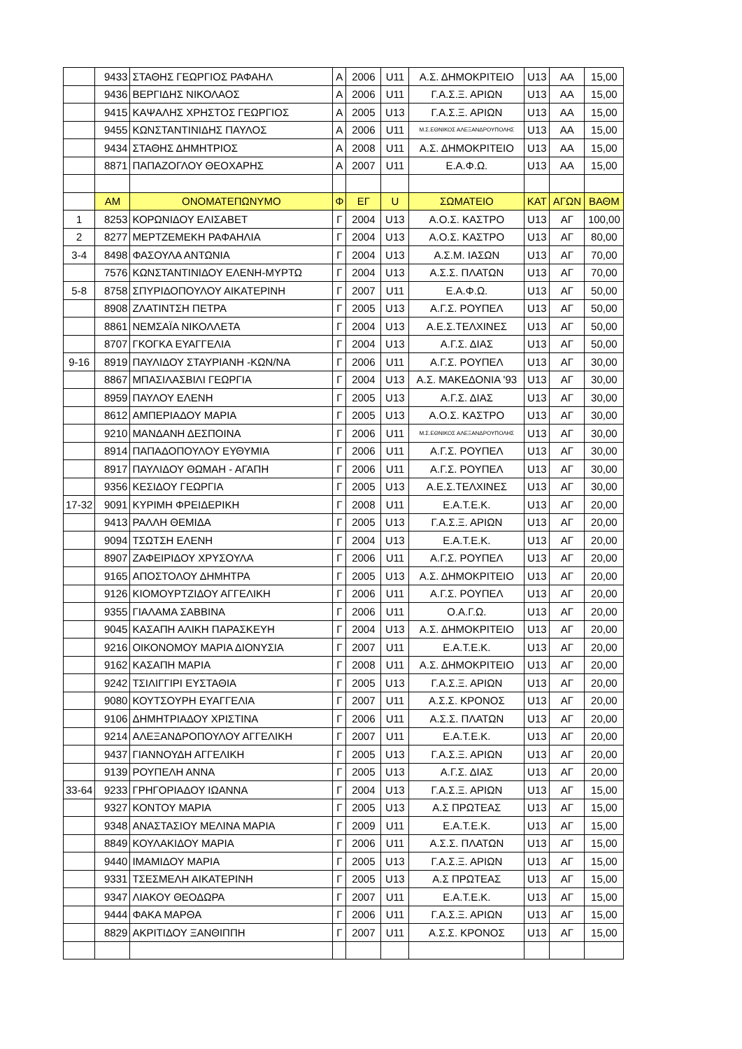| | 9433 | ΣΤΑΘΗΣ ΓΕΩΡΓΙΟΣ ΡΑΦΑΗΛ | Α | 2006 | U11 | Α.Σ. ΔΗΜΟΚΡΙΤΕΙΟ | U13 | ΑΑ | 15,00 |
| | 9436 | ΒΕΡΓΙΔΗΣ ΝΙΚΟΛΑΟΣ | Α | 2006 | U11 | Γ.Α.Σ.Ξ. ΑΡΙΩΝ | U13 | ΑΑ | 15,00 |
| | 9415 | ΚΑΨΑΛΗΣ ΧΡΗΣΤΟΣ ΓΕΩΡΓΙΟΣ | Α | 2005 | U13 | Γ.Α.Σ.Ξ. ΑΡΙΩΝ | U13 | ΑΑ | 15,00 |
| | 9455 | ΚΩΝΣΤΑΝΤΙΝΙΔΗΣ ΠΑΥΛΟΣ | Α | 2006 | U11 | Μ.Σ.ΕΘΝΙΚΟΣ ΑΛΕΞΑΝΔΡΟΥΠΟΛΗΣ | U13 | ΑΑ | 15,00 |
| | 9434 | ΣΤΑΘΗΣ ΔΗΜΗΤΡΙΟΣ | Α | 2008 | U11 | Α.Σ. ΔΗΜΟΚΡΙΤΕΙΟ | U13 | ΑΑ | 15,00 |
| | 8871 | ΠΑΠΑΖΟΓΛΟΥ ΘΕΟΧΑΡΗΣ | Α | 2007 | U11 | Ε.Α.Φ.Ω. | U13 | ΑΑ | 15,00 |
| | ΑΜ | ΟΝΟΜΑΤΕΠΩΝΥΜΟ | Φ | ΕΓ | U | ΣΩΜΑΤΕΙΟ | ΚΑΤ | ΑΓΩΝ | ΒΑΘΜ |
| 1 | 8253 | ΚΟΡΩΝΙΔΟΥ ΕΛΙΣΑΒΕΤ | Γ | 2004 | U13 | Α.Ο.Σ. ΚΑΣΤΡΟ | U13 | ΑΓ | 100,00 |
| 2 | 8277 | ΜΕΡΤΖΕΜΕΚΗ ΡΑΦΑΗΛΙΑ | Γ | 2004 | U13 | Α.Ο.Σ. ΚΑΣΤΡΟ | U13 | ΑΓ | 80,00 |
| 3-4 | 8498 | ΦΑΣΟΥΛΑ ΑΝΤΩΝΙΑ | Γ | 2004 | U13 | Α.Σ.Μ. ΙΑΣΩΝ | U13 | ΑΓ | 70,00 |
| | 7576 | ΚΩΝΣΤΑΝΤΙΝΙΔΟΥ ΕΛΕΝΗ-ΜΥΡΤΩ | Γ | 2004 | U13 | Α.Σ.Σ. ΠΛΑΤΩΝ | U13 | ΑΓ | 70,00 |
| 5-8 | 8758 | ΣΠΥΡΙΔΟΠΟΥΛΟΥ ΑΙΚΑΤΕΡΙΝΗ | Γ | 2007 | U11 | Ε.Α.Φ.Ω. | U13 | ΑΓ | 50,00 |
| | 8908 | ΖΛΑΤΙΝΤΣΗ ΠΕΤΡΑ | Γ | 2005 | U13 | Α.Γ.Σ. ΡΟΥΠΕΛ | U13 | ΑΓ | 50,00 |
| | 8861 | ΝΕΜΣΑΪΑ ΝΙΚΟΛΛΕΤΑ | Γ | 2004 | U13 | Α.Ε.Σ.ΤΕΛΧΙΝΕΣ | U13 | ΑΓ | 50,00 |
| | 8707 | ΓΚΟΓΚΑ ΕΥΑΓΓΕΛΙΑ | Γ | 2004 | U13 | Α.Γ.Σ. ΔΙΑΣ | U13 | ΑΓ | 50,00 |
| 9-16 | 8919 | ΠΑΥΛΙΔΟΥ ΣΤΑΥΡΙΑΝΗ -ΚΩΝ/ΝΑ | Γ | 2006 | U11 | Α.Γ.Σ. ΡΟΥΠΕΛ | U13 | ΑΓ | 30,00 |
| | 8867 | ΜΠΑΣΙΛΑΣΒΙΛΙ ΓΕΩΡΓΙΑ | Γ | 2004 | U13 | Α.Σ. ΜΑΚΕΔΟΝΙΑ '93 | U13 | ΑΓ | 30,00 |
| | 8959 | ΠΑΥΛΟΥ ΕΛΕΝΗ | Γ | 2005 | U13 | Α.Γ.Σ. ΔΙΑΣ | U13 | ΑΓ | 30,00 |
| | 8612 | ΑΜΠΕΡΙΑΔΟΥ ΜΑΡΙΑ | Γ | 2005 | U13 | Α.Ο.Σ. ΚΑΣΤΡΟ | U13 | ΑΓ | 30,00 |
| | 9210 | ΜΑΝΔΑΝΗ ΔΕΣΠΟΙΝΑ | Γ | 2006 | U11 | Μ.Σ.ΕΘΝΙΚΟΣ ΑΛΕΞΑΝΔΡΟΥΠΟΛΗΣ | U13 | ΑΓ | 30,00 |
| | 8914 | ΠΑΠΑΔΟΠΟΥΛΟΥ ΕΥΘΥΜΙΑ | Γ | 2006 | U11 | Α.Γ.Σ. ΡΟΥΠΕΛ | U13 | ΑΓ | 30,00 |
| | 8917 | ΠΑΥΛΙΔΟΥ ΘΩΜΑΗ - ΑΓΑΠΗ | Γ | 2006 | U11 | Α.Γ.Σ. ΡΟΥΠΕΛ | U13 | ΑΓ | 30,00 |
| | 9356 | ΚΕΣΙΔΟΥ ΓΕΩΡΓΙΑ | Γ | 2005 | U13 | Α.Ε.Σ.ΤΕΛΧΙΝΕΣ | U13 | ΑΓ | 30,00 |
| 17-32 | 9091 | ΚΥΡΙΜΗ ΦΡΕΙΔΕΡΙΚΗ | Γ | 2008 | U11 | Ε.Α.Τ.Ε.Κ. | U13 | ΑΓ | 20,00 |
| | 9413 | ΡΑΛΛΗ ΘΕΜΙΔΑ | Γ | 2005 | U13 | Γ.Α.Σ.Ξ. ΑΡΙΩΝ | U13 | ΑΓ | 20,00 |
| | 9094 | ΤΣΩΤΣΗ ΕΛΕΝΗ | Γ | 2004 | U13 | Ε.Α.Τ.Ε.Κ. | U13 | ΑΓ | 20,00 |
| | 8907 | ΖΑΦΕΙΡΙΔΟΥ ΧΡΥΣΟΥΛΑ | Γ | 2006 | U11 | Α.Γ.Σ. ΡΟΥΠΕΛ | U13 | ΑΓ | 20,00 |
| | 9165 | ΑΠΟΣΤΟΛΟΥ ΔΗΜΗΤΡΑ | Γ | 2005 | U13 | Α.Σ. ΔΗΜΟΚΡΙΤΕΙΟ | U13 | ΑΓ | 20,00 |
| | 9126 | ΚΙΟΜΟΥΡΤΖΙΔΟΥ ΑΓΓΕΛΙΚΗ | Γ | 2006 | U11 | Α.Γ.Σ. ΡΟΥΠΕΛ | U13 | ΑΓ | 20,00 |
| | 9355 | ΓΙΑΛΑΜΑ ΣΑΒΒΙΝΑ | Γ | 2006 | U11 | Ο.Α.Γ.Ω. | U13 | ΑΓ | 20,00 |
| | 9045 | ΚΑΣΑΠΗ ΑΛΙΚΗ ΠΑΡΑΣΚΕΥΗ | Γ | 2004 | U13 | Α.Σ. ΔΗΜΟΚΡΙΤΕΙΟ | U13 | ΑΓ | 20,00 |
| | 9216 | ΟΙΚΟΝΟΜΟΥ ΜΑΡΙΑ ΔΙΟΝΥΣΙΑ | Γ | 2007 | U11 | Ε.Α.Τ.Ε.Κ. | U13 | ΑΓ | 20,00 |
| | 9162 | ΚΑΣΑΠΗ ΜΑΡΙΑ | Γ | 2008 | U11 | Α.Σ. ΔΗΜΟΚΡΙΤΕΙΟ | U13 | ΑΓ | 20,00 |
| | 9242 | ΤΣΙΛΙΓΓΙΡΙ ΕΥΣΤΑΘΙΑ | Γ | 2005 | U13 | Γ.Α.Σ.Ξ. ΑΡΙΩΝ | U13 | ΑΓ | 20,00 |
| | 9080 | ΚΟΥΤΣΟΥΡΗ ΕΥΑΓΓΕΛΙΑ | Γ | 2007 | U11 | Α.Σ.Σ. ΚΡΟΝΟΣ | U13 | ΑΓ | 20,00 |
| | 9106 | ΔΗΜΗΤΡΙΑΔΟΥ ΧΡΙΣΤΙΝΑ | Γ | 2006 | U11 | Α.Σ.Σ. ΠΛΑΤΩΝ | U13 | ΑΓ | 20,00 |
| | 9214 | ΑΛΕΞΑΝΔΡΟΠΟΥΛΟΥ ΑΓΓΕΛΙΚΗ | Γ | 2007 | U11 | Ε.Α.Τ.Ε.Κ. | U13 | ΑΓ | 20,00 |
| | 9437 | ΓΙΑΝΝΟΥΔΗ ΑΓΓΕΛΙΚΗ | Γ | 2005 | U13 | Γ.Α.Σ.Ξ. ΑΡΙΩΝ | U13 | ΑΓ | 20,00 |
| | 9139 | ΡΟΥΠΕΛΗ ΑΝΝΑ | Γ | 2005 | U13 | Α.Γ.Σ. ΔΙΑΣ | U13 | ΑΓ | 20,00 |
| 33-64 | 9233 | ΓΡΗΓΟΡΙΑΔΟΥ ΙΩΑΝΝΑ | Γ | 2004 | U13 | Γ.Α.Σ.Ξ. ΑΡΙΩΝ | U13 | ΑΓ | 15,00 |
| | 9327 | ΚΟΝΤΟΥ ΜΑΡΙΑ | Γ | 2005 | U13 | Α.Σ ΠΡΩΤΕΑΣ | U13 | ΑΓ | 15,00 |
| | 9348 | ΑΝΑΣΤΑΣΙΟΥ ΜΕΛΙΝΑ ΜΑΡΙΑ | Γ | 2009 | U11 | Ε.Α.Τ.Ε.Κ. | U13 | ΑΓ | 15,00 |
| | 8849 | ΚΟΥΛΑΚΙΔΟΥ ΜΑΡΙΑ | Γ | 2006 | U11 | Α.Σ.Σ. ΠΛΑΤΩΝ | U13 | ΑΓ | 15,00 |
| | 9440 | ΙΜΑΜΙΔΟΥ ΜΑΡΙΑ | Γ | 2005 | U13 | Γ.Α.Σ.Ξ. ΑΡΙΩΝ | U13 | ΑΓ | 15,00 |
| | 9331 | ΤΣΕΣΜΕΛΗ ΑΙΚΑΤΕΡΙΝΗ | Γ | 2005 | U13 | Α.Σ ΠΡΩΤΕΑΣ | U13 | ΑΓ | 15,00 |
| | 9347 | ΛΙΑΚΟΥ ΘΕΟΔΩΡΑ | Γ | 2007 | U11 | Ε.Α.Τ.Ε.Κ. | U13 | ΑΓ | 15,00 |
| | 9444 | ΦΑΚΑ ΜΑΡΘΑ | Γ | 2006 | U11 | Γ.Α.Σ.Ξ. ΑΡΙΩΝ | U13 | ΑΓ | 15,00 |
| | 8829 | ΑΚΡΙΤΙΔΟΥ ΞΑΝΘΙΠΠΗ | Γ | 2007 | U11 | Α.Σ.Σ. ΚΡΟΝΟΣ | U13 | ΑΓ | 15,00 |